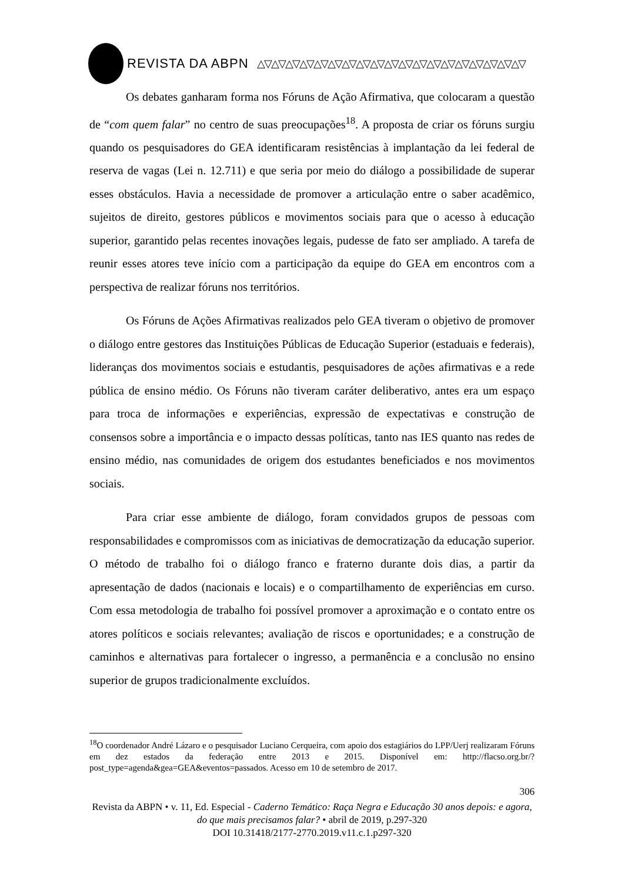REVISTA DA ABPN △▽△▽△▽△▽△▽△▽△▽△▽△▽△▽△▽△▽△▽△▽△▽△▽△▽△▽△▽
Os debates ganharam forma nos Fóruns de Ação Afirmativa, que colocaram a questão de “com quem falar” no centro de suas preocupações<sup>18</sup>. A proposta de criar os fóruns surgiu quando os pesquisadores do GEA identificaram resistências à implantação da lei federal de reserva de vagas (Lei n. 12.711) e que seria por meio do diálogo a possibilidade de superar esses obstáculos. Havia a necessidade de promover a articulação entre o saber acadêmico, sujeitos de direito, gestores públicos e movimentos sociais para que o acesso à educação superior, garantido pelas recentes inovações legais, pudesse de fato ser ampliado. A tarefa de reunir esses atores teve início com a participação da equipe do GEA em encontros com a perspectiva de realizar fóruns nos territórios.
Os Fóruns de Ações Afirmativas realizados pelo GEA tiveram o objetivo de promover o diálogo entre gestores das Instituições Públicas de Educação Superior (estaduais e federais), lideranças dos movimentos sociais e estudantis, pesquisadores de ações afirmativas e a rede pública de ensino médio. Os Fóruns não tiveram caráter deliberativo, antes era um espaço para troca de informações e experiências, expressão de expectativas e construção de consensos sobre a importância e o impacto dessas políticas, tanto nas IES quanto nas redes de ensino médio, nas comunidades de origem dos estudantes beneficiados e nos movimentos sociais.
Para criar esse ambiente de diálogo, foram convidados grupos de pessoas com responsabilidades e compromissos com as iniciativas de democratização da educação superior. O método de trabalho foi o diálogo franco e fraterno durante dois dias, a partir da apresentação de dados (nacionais e locais) e o compartilhamento de experiências em curso. Com essa metodologia de trabalho foi possível promover a aproximação e o contato entre os atores políticos e sociais relevantes; avaliação de riscos e oportunidades; e a construção de caminhos e alternativas para fortalecer o ingresso, a permanência e a conclusão no ensino superior de grupos tradicionalmente excluídos.
<sup>18</sup>O coordenador André Lázaro e o pesquisador Luciano Cerqueira, com apoio dos estagiários do LPP/Uerj realizaram Fóruns em dez estados da federação entre 2013 e 2015. Disponível em: http://flacso.org.br/?post_type=agenda&gea=GEA&eventos=passados. Acesso em 10 de setembro de 2017.
306
Revista da ABPN • v. 11, Ed. Especial - Caderno Temático: Raça Negra e Educação 30 anos depois: e agora, do que mais precisamos falar? • abril de 2019, p.297-320
DOI 10.31418/2177-2770.2019.v11.c.1.p297-320